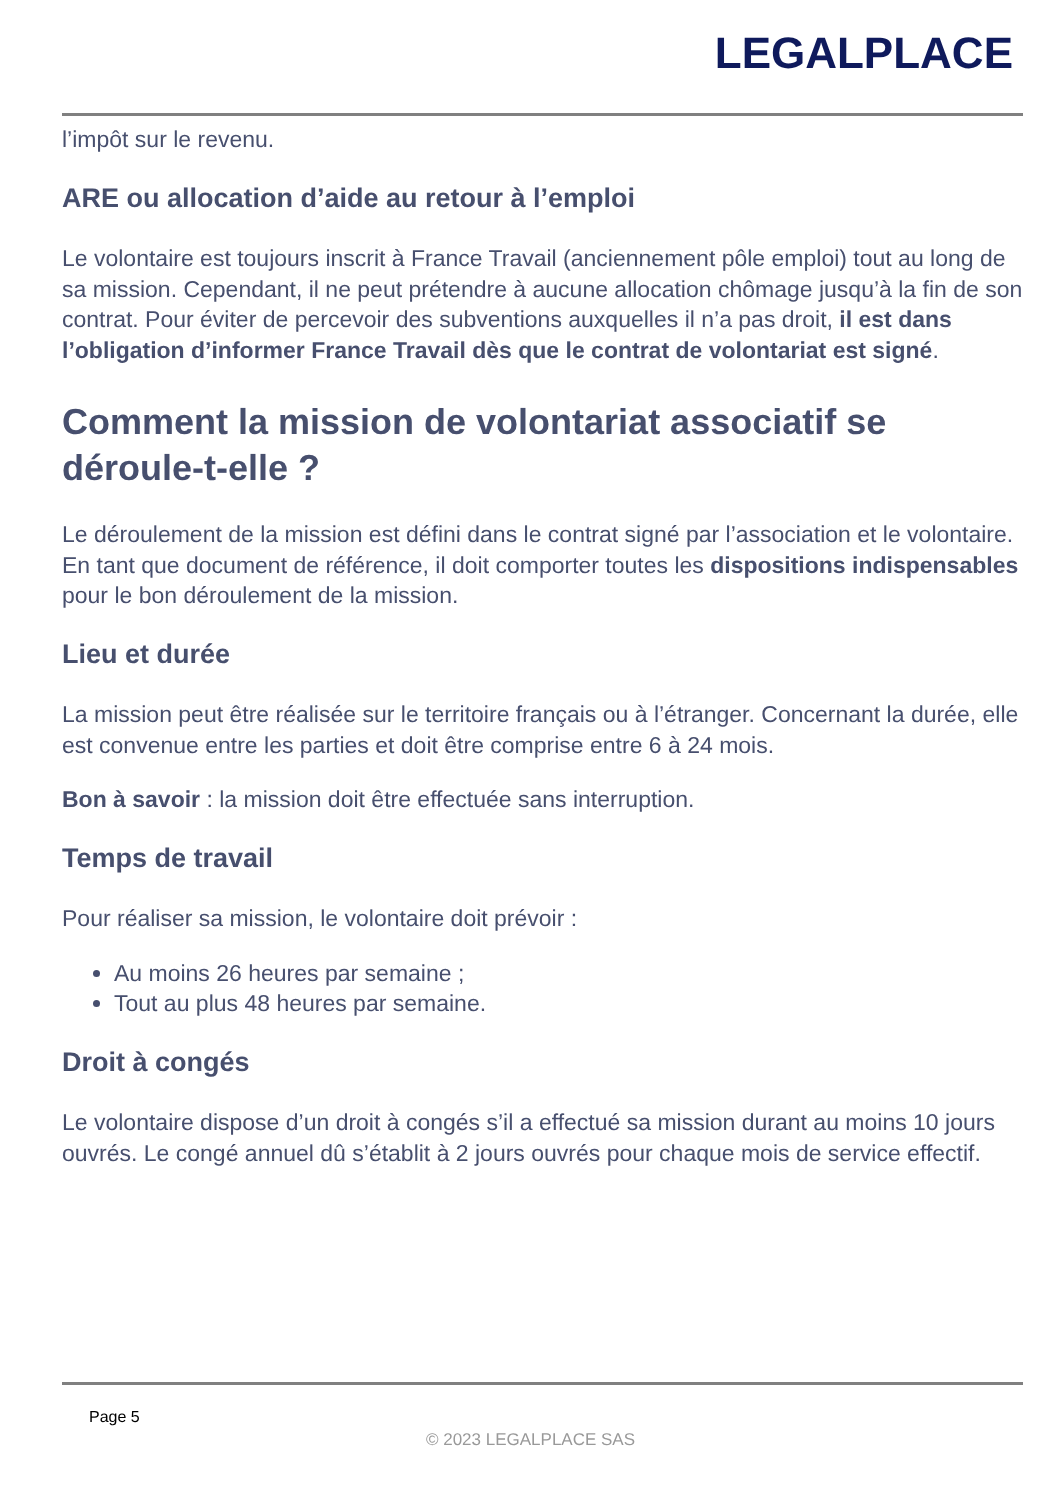LEGALPLACE
l’impôt sur le revenu.
ARE ou allocation d’aide au retour à l’emploi
Le volontaire est toujours inscrit à France Travail (anciennement pôle emploi) tout au long de sa mission. Cependant, il ne peut prétendre à aucune allocation chômage jusqu’à la fin de son contrat. Pour éviter de percevoir des subventions auxquelles il n’a pas droit, il est dans l’obligation d’informer France Travail dès que le contrat de volontariat est signé.
Comment la mission de volontariat associatif se déroule-t-elle ?
Le déroulement de la mission est défini dans le contrat signé par l’association et le volontaire. En tant que document de référence, il doit comporter toutes les dispositions indispensables pour le bon déroulement de la mission.
Lieu et durée
La mission peut être réalisée sur le territoire français ou à l’étranger. Concernant la durée, elle est convenue entre les parties et doit être comprise entre 6 à 24 mois.
Bon à savoir : la mission doit être effectuée sans interruption.
Temps de travail
Pour réaliser sa mission, le volontaire doit prévoir :
Au moins 26 heures par semaine ;
Tout au plus 48 heures par semaine.
Droit à congés
Le volontaire dispose d’un droit à congés s’il a effectué sa mission durant au moins 10 jours ouvrés. Le congé annuel dû s’établit à 2 jours ouvrés pour chaque mois de service effectif.
Page 5
© 2023 LEGALPLACE SAS